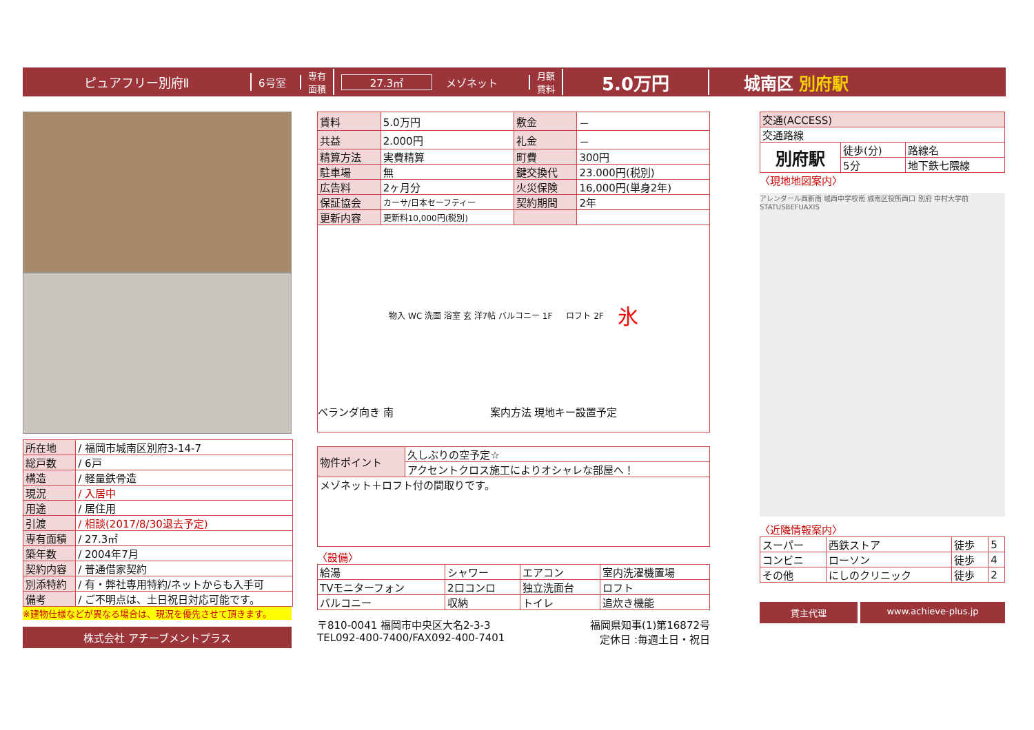ピュアフリー別府Ⅱ
6号室
専有
面積
27.3㎡ メゾネット
月額
賃料
5.0万円 城南区 別府駅
| 所在地 | / 福岡市城南区別府3-14-7 |
| 総戸数 | / 6戸 |
| 構造 | / 軽量鉄骨造 |
| 現況 | / 入居中 |
| 用途 | / 居住用 |
| 引渡 | / 相談(2017/8/30退去予定) |
| 専有面積 | / 27.3㎡ |
| 築年数 | / 2004年7月 |
| 契約内容 | / 普通借家契約 |
| 別添特約 | / 有・弊社専用特約/ネットからも入手可 |
| 備考 | / ご不明点は、土日祝日対応可能です。 |
※建物仕様などが異なる場合は、現況を優先させて頂きます。
株式会社 アチーブメントプラス
| 賃料 | 5.0万円 | 敷金 | － |
| 共益 | 2.000円 | 礼金 | － |
| 精算方法 | 実費精算 | 町費 | 300円 |
| 駐車場 | 無 | 鍵交換代 | 23.000円(税別) |
| 広告料 | 2ヶ月分 | 火災保険 | 16,000円(単身2年) |
| 保証協会 | カーサ/日本セーフティー | 契約期間 | 2年 |
| 更新内容 | 更新料10,000円(税別) | | |
物入 WC 洗面 浴室 玄 洋7帖 バルコニー 1F ロフト 2F 氷
ベランダ向き 南 　　　　　　　　　案内方法 現地キー設置予定
| 物件ポイント | 久しぶりの空予定☆ |
| | アクセントクロス施工によりオシャレな部屋へ！ |
| メゾネット＋ロフト付の間取りです。 | |
〈設備〉
| 給湯 | シャワー | エアコン | 室内洗濯機置場 |
| TVモニターフォン | 2口コンロ | 独立洗面台 | ロフト |
| バルコニー | 収納 | トイレ | 追炊き機能 |
〒810-0041 福岡市中央区大名2-3-3
TEL092-400-7400/FAX092-400-7401
福岡県知事(1)第16872号
定休日 :毎週土日・祝日
| 交通(ACCESS) | | |
| 交通路線 | | |
| 別府駅 | 徒歩(分) | 路線名 |
| | 5分 | 地下鉄七隈線 |
〈現地地図案内〉
アレンダール西新南 城西中学校南 城南区役所西口 別府 中村大学前 STATUSBEFUAXIS
〈近隣情報案内〉
| スーパー | 西鉄ストア | 徒歩 | 5 |
| コンビニ | ローソン | 徒歩 | 4 |
| その他 | にしのクリニック | 徒歩 | 2 |
賃主代理 www.achieve-plus.jp